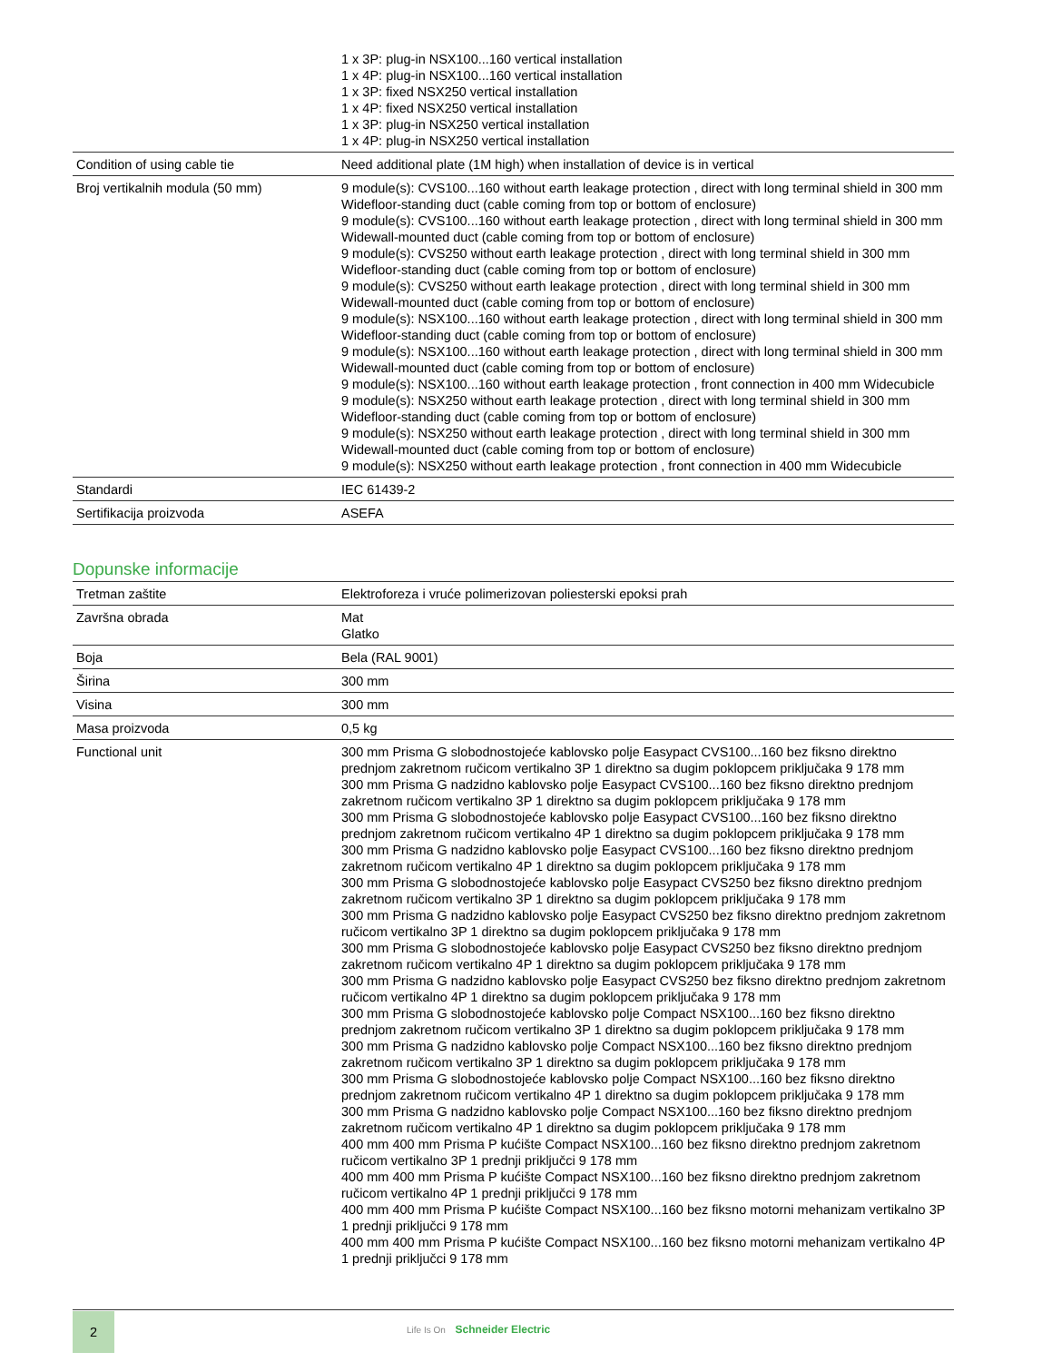| | 1 x 3P: plug-in NSX100...160 vertical installation 1 x 4P: plug-in NSX100...160 vertical installation 1 x 3P: fixed NSX250 vertical installation 1 x 4P: fixed NSX250 vertical installation 1 x 3P: plug-in NSX250 vertical installation 1 x 4P: plug-in NSX250 vertical installation |
| Condition of using cable tie | Need additional plate (1M high) when installation of device is in vertical |
| Broj vertikalnih modula (50 mm) | 9 module(s): CVS100...160 without earth leakage protection , direct with long terminal shield in 300 mm Widefloor-standing duct (cable coming from top or bottom of enclosure) 9 module(s): CVS100...160 without earth leakage protection , direct with long terminal shield in 300 mm Widewall-mounted duct (cable coming from top or bottom of enclosure) 9 module(s): CVS250 without earth leakage protection , direct with long terminal shield in 300 mm Widefloor-standing duct (cable coming from top or bottom of enclosure) 9 module(s): CVS250 without earth leakage protection , direct with long terminal shield in 300 mm Widewall-mounted duct (cable coming from top or bottom of enclosure) 9 module(s): NSX100...160 without earth leakage protection , direct with long terminal shield in 300 mm Widefloor-standing duct (cable coming from top or bottom of enclosure) 9 module(s): NSX100...160 without earth leakage protection , direct with long terminal shield in 300 mm Widewall-mounted duct (cable coming from top or bottom of enclosure) 9 module(s): NSX100...160 without earth leakage protection , front connection in 400 mm Widecubicle 9 module(s): NSX250 without earth leakage protection , direct with long terminal shield in 300 mm Widefloor-standing duct (cable coming from top or bottom of enclosure) 9 module(s): NSX250 without earth leakage protection , direct with long terminal shield in 300 mm Widewall-mounted duct (cable coming from top or bottom of enclosure) 9 module(s): NSX250 without earth leakage protection , front connection in 400 mm Widecubicle |
| Standardi | IEC 61439-2 |
| Sertifikacija proizvoda | ASEFA |
Dopunske informacije
| Tretman zaštite | Elektroforeza i vruće polimerizovan poliesterski epoksi prah |
| Završna obrada | Mat Glatko |
| Boja | Bela (RAL 9001) |
| Širina | 300 mm |
| Visina | 300 mm |
| Masa proizvoda | 0,5 kg |
| Functional unit | 300 mm Prisma G slobodnostojeće kablovsko polje Easypact CVS100...160 bez fiksno direktno prednjom zakretnom ručicom vertikalno 3P 1 direktno sa dugim poklopcem priključaka 9 178 mm 300 mm Prisma G nadzidno kablovsko polje Easypact CVS100...160 bez fiksno direktno prednjom zakretnom ručicom vertikalno 3P 1 direktno sa dugim poklopcem priključaka 9 178 mm 300 mm Prisma G slobodnostojeće kablovsko polje Easypact CVS100...160 bez fiksno direktno prednjom zakretnom ručicom vertikalno 4P 1 direktno sa dugim poklopcem priključaka 9 178 mm 300 mm Prisma G nadzidno kablovsko polje Easypact CVS100...160 bez fiksno direktno prednjom zakretnom ručicom vertikalno 4P 1 direktno sa dugim poklopcem priključaka 9 178 mm 300 mm Prisma G slobodnostojeće kablovsko polje Easypact CVS250 bez fiksno direktno prednjom zakretnom ručicom vertikalno 3P 1 direktno sa dugim poklopcem priključaka 9 178 mm 300 mm Prisma G nadzidno kablovsko polje Easypact CVS250 bez fiksno direktno prednjom zakretnom ručicom vertikalno 3P 1 direktno sa dugim poklopcem priključaka 9 178 mm 300 mm Prisma G slobodnostojeće kablovsko polje Easypact CVS250 bez fiksno direktno prednjom zakretnom ručicom vertikalno 4P 1 direktno sa dugim poklopcem priključaka 9 178 mm 300 mm Prisma G nadzidno kablovsko polje Easypact CVS250 bez fiksno direktno prednjom zakretnom ručicom vertikalno 4P 1 direktno sa dugim poklopcem priključaka 9 178 mm 300 mm Prisma G slobodnostojeće kablovsko polje Compact NSX100...160 bez fiksno direktno prednjom zakretnom ručicom vertikalno 3P 1 direktno sa dugim poklopcem priključaka 9 178 mm 300 mm Prisma G nadzidno kablovsko polje Compact NSX100...160 bez fiksno direktno prednjom zakretnom ručicom vertikalno 3P 1 direktno sa dugim poklopcem priključaka 9 178 mm 300 mm Prisma G slobodnostojeće kablovsko polje Compact NSX100...160 bez fiksno direktno prednjom zakretnom ručicom vertikalno 4P 1 direktno sa dugim poklopcem priključaka 9 178 mm 300 mm Prisma G nadzidno kablovsko polje Compact NSX100...160 bez fiksno direktno prednjom zakretnom ručicom vertikalno 4P 1 direktno sa dugim poklopcem priključaka 9 178 mm 400 mm 400 mm Prisma P kućište Compact NSX100...160 bez fiksno direktno prednjom zakretnom ručicom vertikalno 3P 1 prednji priključci 9 178 mm 400 mm 400 mm Prisma P kućište Compact NSX100...160 bez fiksno direktno prednjom zakretnom ručicom vertikalno 4P 1 prednji priključci 9 178 mm 400 mm 400 mm Prisma P kućište Compact NSX100...160 bez fiksno motorni mehanizam vertikalno 3P 1 prednji priključci 9 178 mm 400 mm 400 mm Prisma P kućište Compact NSX100...160 bez fiksno motorni mehanizam vertikalno 4P 1 prednji priključci 9 178 mm |
2
Life Is On Schneider Electric